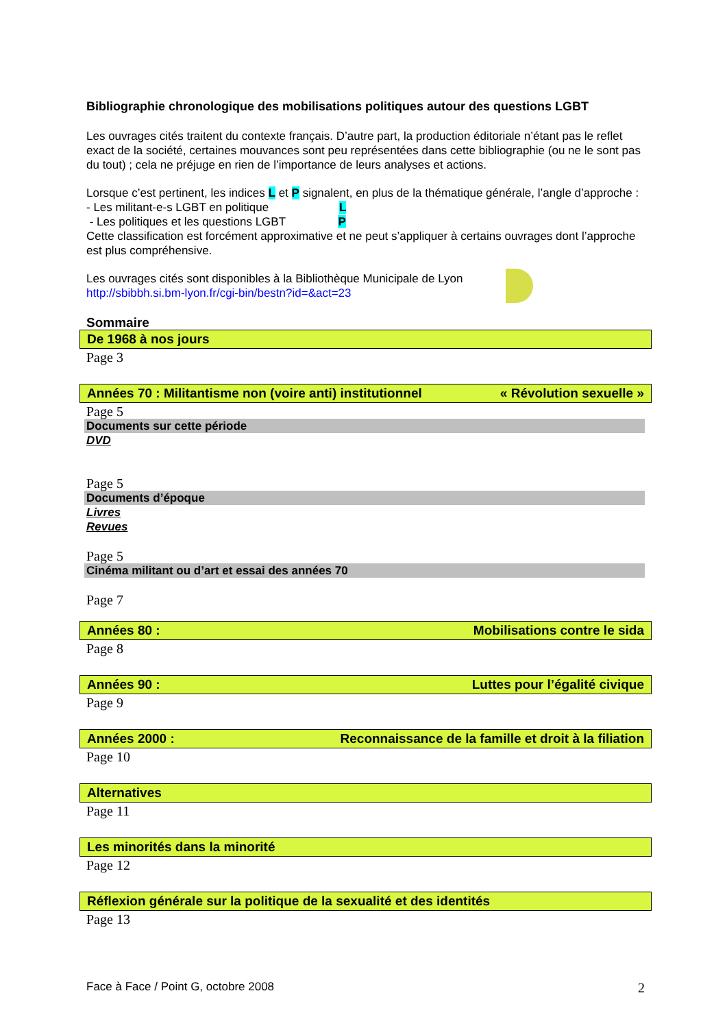Bibliographie chronologique des mobilisations politiques autour des questions LGBT
Les ouvrages cités traitent du contexte français. D’autre part, la production éditoriale n’étant pas le reflet exact de la société, certaines mouvances sont peu représentées dans cette bibliographie (ou ne le sont pas du tout) ; cela ne préjuge en rien de l’importance de leurs analyses et actions.
Lorsque c’est pertinent, les indices L et P signalent, en plus de la thématique générale, l’angle d’approche :
- Les militant-e-s LGBT en politique L
- Les politiques et les questions LGBT P
Cette classification est forcément approximative et ne peut s’appliquer à certains ouvrages dont l’approche est plus compréhensive.
Les ouvrages cités sont disponibles à la Bibliothèque Municipale de Lyon
http://sbibbh.si.bm-lyon.fr/cgi-bin/bestn?id=&act=23
Sommaire
De 1968 à nos jours
Page 3
Années 70 : Militantisme non (voire anti) institutionnel « Révolution sexuelle »
Page 5
Documents sur cette période
DVD
Page 5
Documents d’époque
Livres
Revues
Page 5
Cinéma militant ou d’art et essai des années 70
Page 7
Années 80 : Mobilisations contre le sida
Page 8
Années 90 : Luttes pour l’égalité civique
Page 9
Années 2000 : Reconnaissance de la famille et droit à la filiation
Page 10
Alternatives
Page 11
Les minorités dans la minorité
Page 12
Réflexion générale sur la politique de la sexualité et des identités
Page 13
Face à Face / Point G, octobre 2008 2